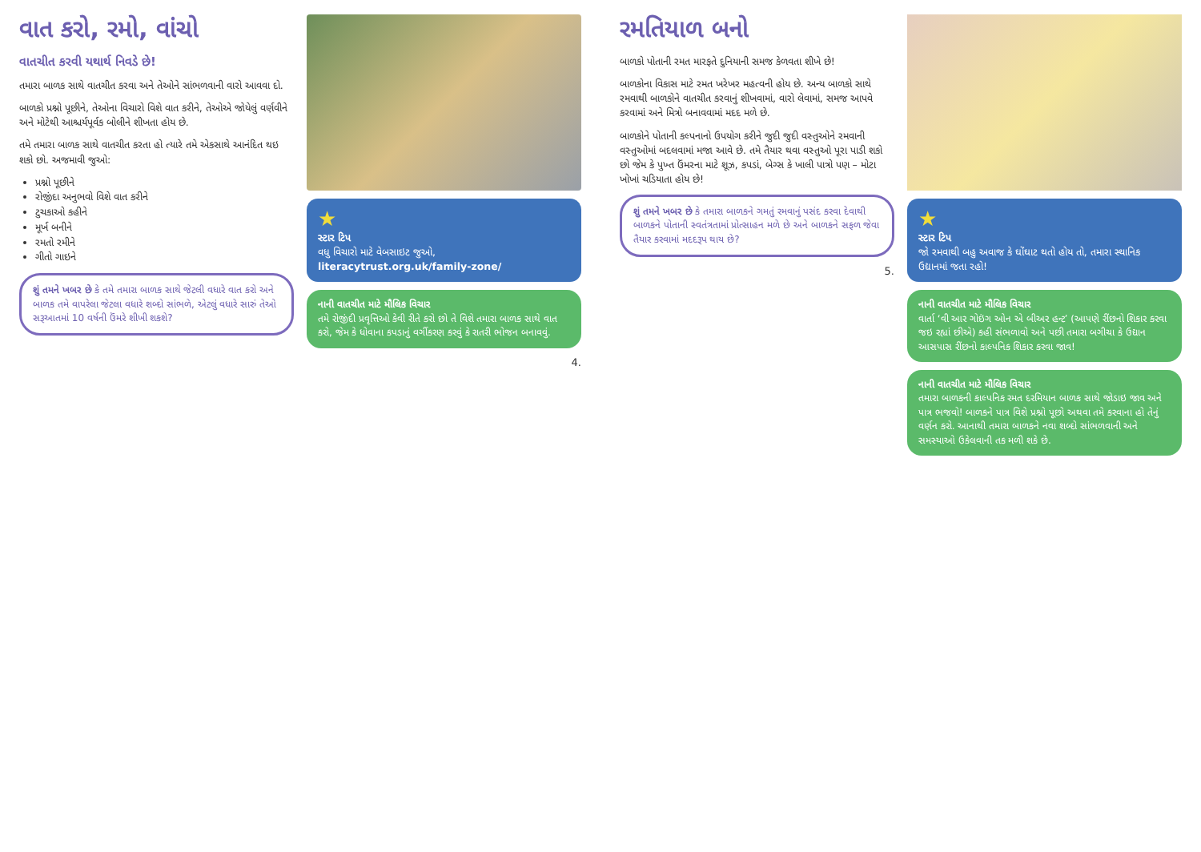વાત કરો, રમો, વાંચો
વાતચીત કરવી યથાર્થ નિવડે છે!
તમારા બાળક સાથે વાતચીત કરવા અને તેઓને સાંભળવાની વારો આવવા દો.
બાળકો પ્રશ્નો પૂછીને, તેઓના વિચારો વિશે વાત કરીને, તેઓએ જોયેલું વર્ણવીને અને મોટેથી આશ્ચર્યપૂર્વક બોલીને શીખતા હોય છે.
તમે તમારા બાળક સાથે વાતચીત કરતા હો ત્યારે તમે એકસાથે આનંદિત થઇ શકો છો. અજમાવી જુઓ:
પ્રશ્નો પૂછીને
રોજીંદા અનુભવો વિશે વાત કરીને
ટુચકાઓ કહીને
મૂર્ખ બનીને
રમતો રમીને
ગીતો ગાઇને
શું તમને ખબર છે કે તમે તમારા બાળક સાથે જેટલી વધારે વાત કરો અને બાળક તમે વાપરેલા જેટલા વધારે શબ્દો સાંભળે, એટલું વધારે સારું તેઓ સરૂઆતમાં 10 વર્ષની ઉંમરે શીખી શકશે?
★
સ્ટાર ટિપ
વધુ વિચારો માટે વેબસાઇટ જુઓ,
literacytrust.org.uk/family-zone/
નાની વાતચીત માટે મૌલિક વિચાર
તમે રોજીંદી પ્રવૃત્તિઓ કેવી રીતે કરો છો તે વિશે તમારા બાળક સાથે વાત કરો, જેમ કે ધોવાના કપડાનું વર્ગીકરણ કરવું કે રાતરી ભોજન બનાવવું.
4.
રમતિયાળ બનો
બાળકો પોતાની રમત મારફતે દુનિયાની સમજ કેળવતા શીખે છે!
બાળકોના વિકાસ માટે રમત ખરેખર મહત્વની હોય છે. અન્ય બાળકો સાથે રમવાથી બાળકોને વાતચીત કરવાનું શીખવામાં, વારો લેવામાં, સમજ આપવે કરવામાં અને મિત્રો બનાવવામાં મદદ મળે છે.
બાળકોને પોતાની કલ્પનાનો ઉપયોગ કરીને જુદી જુદી વસ્તુઓને રમવાની વસ્તુઓમાં બદલવામાં મજા આવે છે. તમે તૈયાર થવા વસ્તુઓ પૂરા પાડી શકો છો જેમ કે પુખ્ત ઉંમરના માટે શૂઝ, કપડાં, બેગ્સ કે ખાલી પાત્રો પણ – મોટા ખોખાં ચડિયાતા હોય છે!
શું તમને ખબર છે કે તમારા બાળકને ગમતું રમવાનું પસંદ કરવા દેવાથી બાળકને પોતાની સ્વતંત્રતામાં પ્રોત્સાહન મળે છે અને બાળકને સફળ જેવા તૈયાર કરવામાં મદદરૂપ થાય છે?
5.
★
સ્ટાર ટિપ
જો રમવાથી બહુ અવાજ કે ઘોંઘાટ થતો હોય તો, તમારા સ્થાનિક ઉદ્યાનમાં જતા રહો!
નાની વાતચીત માટે મૌલિક વિચાર
વાર્તા ‘વી આર ગોઇંગ ઓન એ બીઅર હન્ટ’ (આપણે રીંછનો શિકાર કરવા જઇ રહ્યાં છીએ) કહી સંભળાવો અને પછી તમારા બગીચા કે ઉદ્યાન આસપાસ રીંછનો કાલ્પનિક શિકાર કરવા જાવ!
નાની વાતચીત માટે મૌલિક વિચાર
તમારા બાળકની કાલ્પનિક રમત દરમિયાન બાળક સાથે જોડાઇ જાવ અને પાત્ર ભજવો! બાળકને પાત્ર વિશે પ્રશ્નો પૂછો અથવા તમે કરવાના હો તેનું વર્ણન કરો. આનાથી તમારા બાળકને નવા શબ્દો સાંભળવાની અને સમસ્યાઓ ઉકેલવાની તક મળી શકે છે.